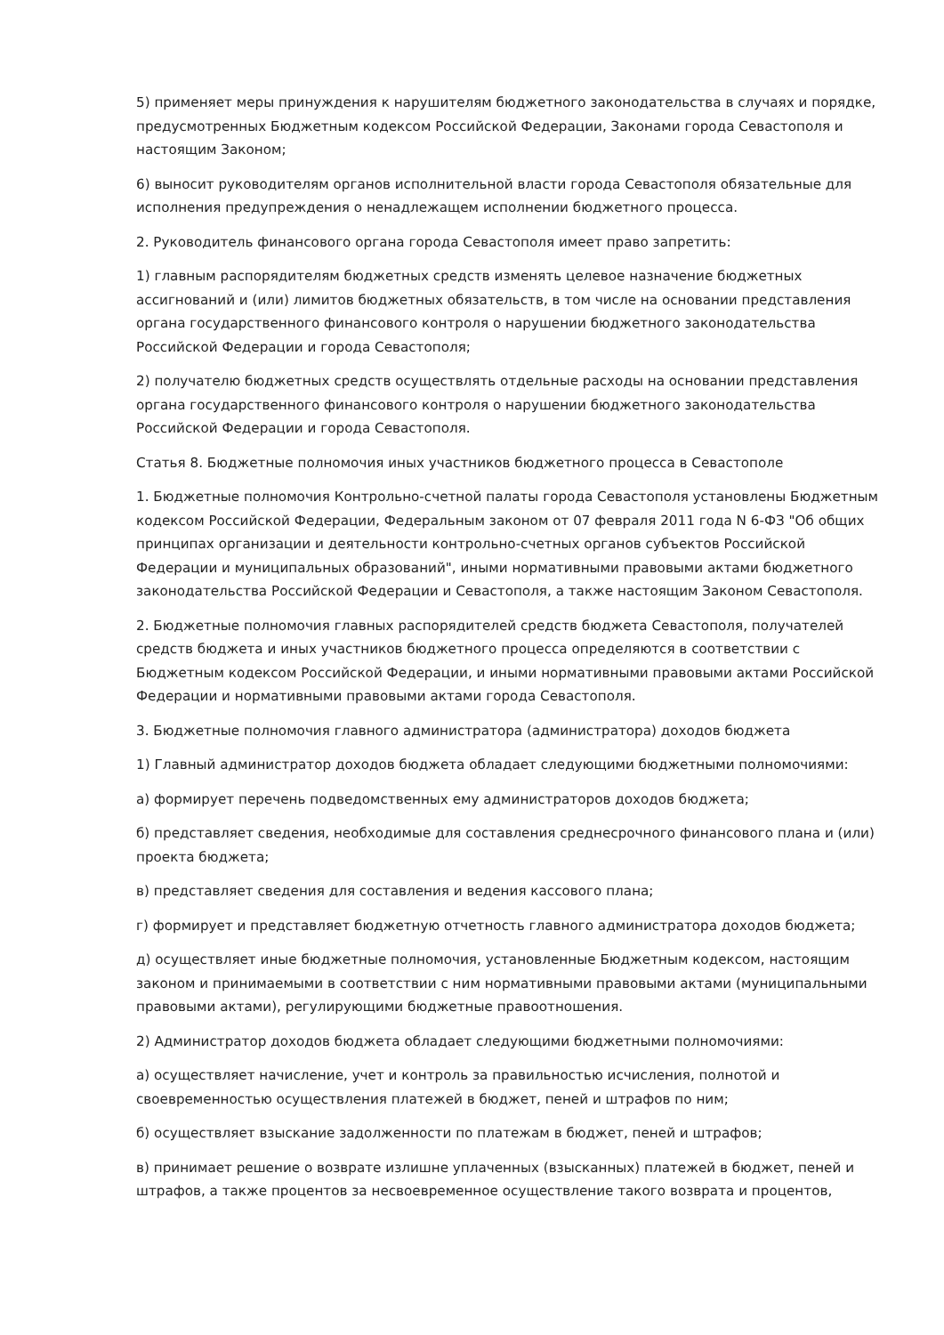5) применяет меры принуждения к нарушителям бюджетного законодательства в случаях и порядке, предусмотренных Бюджетным кодексом Российской Федерации, Законами города Севастополя и настоящим Законом;
6) выносит руководителям органов исполнительной власти города Севастополя обязательные для исполнения предупреждения о ненадлежащем исполнении бюджетного процесса.
2. Руководитель финансового органа города Севастополя имеет право запретить:
1) главным распорядителям бюджетных средств изменять целевое назначение бюджетных ассигнований и (или) лимитов бюджетных обязательств, в том числе на основании представления органа государственного финансового контроля о нарушении бюджетного законодательства Российской Федерации и города Севастополя;
2) получателю бюджетных средств осуществлять отдельные расходы на основании представления органа государственного финансового контроля о нарушении бюджетного законодательства Российской Федерации и города Севастополя.
Статья 8. Бюджетные полномочия иных участников бюджетного процесса в Севастополе
1. Бюджетные полномочия Контрольно-счетной палаты города Севастополя установлены Бюджетным кодексом Российской Федерации, Федеральным законом от 07 февраля 2011 года N 6-ФЗ "Об общих принципах организации и деятельности контрольно-счетных органов субъектов Российской Федерации и муниципальных образований", иными нормативными правовыми актами бюджетного законодательства Российской Федерации и Севастополя, а также настоящим Законом Севастополя.
2. Бюджетные полномочия главных распорядителей средств бюджета Севастополя, получателей средств бюджета и иных участников бюджетного процесса определяются в соответствии с Бюджетным кодексом Российской Федерации, и иными нормативными правовыми актами Российской Федерации и нормативными правовыми актами города Севастополя.
3. Бюджетные полномочия главного администратора (администратора) доходов бюджета
1) Главный администратор доходов бюджета обладает следующими бюджетными полномочиями:
а) формирует перечень подведомственных ему администраторов доходов бюджета;
б) представляет сведения, необходимые для составления среднесрочного финансового плана и (или) проекта бюджета;
в) представляет сведения для составления и ведения кассового плана;
г) формирует и представляет бюджетную отчетность главного администратора доходов бюджета;
д) осуществляет иные бюджетные полномочия, установленные Бюджетным кодексом, настоящим законом и принимаемыми в соответствии с ним нормативными правовыми актами (муниципальными правовыми актами), регулирующими бюджетные правоотношения.
2) Администратор доходов бюджета обладает следующими бюджетными полномочиями:
а) осуществляет начисление, учет и контроль за правильностью исчисления, полнотой и своевременностью осуществления платежей в бюджет, пеней и штрафов по ним;
б) осуществляет взыскание задолженности по платежам в бюджет, пеней и штрафов;
в) принимает решение о возврате излишне уплаченных (взысканных) платежей в бюджет, пеней и штрафов, а также процентов за несвоевременное осуществление такого возврата и процентов,